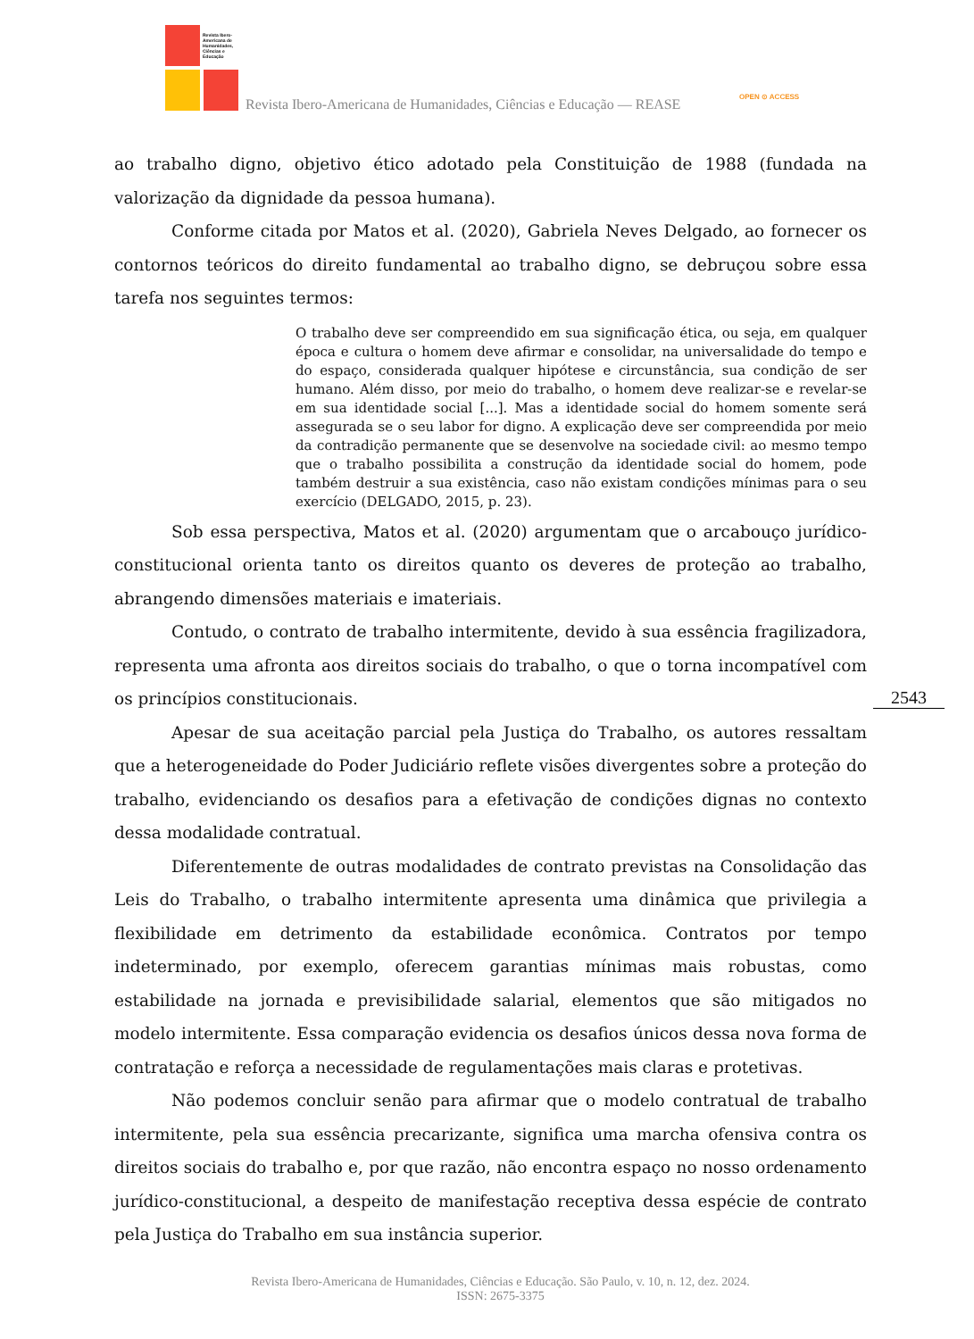Revista Ibero-Americana de Humanidades, Ciências e Educação
Revista Ibero-Americana de Humanidades, Ciências e Educação — REASE
OPEN ⊙ ACCESS
ao trabalho digno, objetivo ético adotado pela Constituição de 1988 (fundada na valorização da dignidade da pessoa humana).
Conforme citada por Matos et al. (2020), Gabriela Neves Delgado, ao fornecer os contornos teóricos do direito fundamental ao trabalho digno, se debruçou sobre essa tarefa nos seguintes termos:
O trabalho deve ser compreendido em sua significação ética, ou seja, em qualquer época e cultura o homem deve afirmar e consolidar, na universalidade do tempo e do espaço, considerada qualquer hipótese e circunstância, sua condição de ser humano. Além disso, por meio do trabalho, o homem deve realizar-se e revelar-se em sua identidade social [...]. Mas a identidade social do homem somente será assegurada se o seu labor for digno. A explicação deve ser compreendida por meio da contradição permanente que se desenvolve na sociedade civil: ao mesmo tempo que o trabalho possibilita a construção da identidade social do homem, pode também destruir a sua existência, caso não existam condições mínimas para o seu exercício (DELGADO, 2015, p. 23).
Sob essa perspectiva, Matos et al. (2020) argumentam que o arcabouço jurídico-constitucional orienta tanto os direitos quanto os deveres de proteção ao trabalho, abrangendo dimensões materiais e imateriais.
Contudo, o contrato de trabalho intermitente, devido à sua essência fragilizadora, representa uma afronta aos direitos sociais do trabalho, o que o torna incompatível com os princípios constitucionais.
Apesar de sua aceitação parcial pela Justiça do Trabalho, os autores ressaltam que a heterogeneidade do Poder Judiciário reflete visões divergentes sobre a proteção do trabalho, evidenciando os desafios para a efetivação de condições dignas no contexto dessa modalidade contratual.
Diferentemente de outras modalidades de contrato previstas na Consolidação das Leis do Trabalho, o trabalho intermitente apresenta uma dinâmica que privilegia a flexibilidade em detrimento da estabilidade econômica. Contratos por tempo indeterminado, por exemplo, oferecem garantias mínimas mais robustas, como estabilidade na jornada e previsibilidade salarial, elementos que são mitigados no modelo intermitente. Essa comparação evidencia os desafios únicos dessa nova forma de contratação e reforça a necessidade de regulamentações mais claras e protetivas.
Não podemos concluir senão para afirmar que o modelo contratual de trabalho intermitente, pela sua essência precarizante, significa uma marcha ofensiva contra os direitos sociais do trabalho e, por que razão, não encontra espaço no nosso ordenamento jurídico-constitucional, a despeito de manifestação receptiva dessa espécie de contrato pela Justiça do Trabalho em sua instância superior.
2543
Revista Ibero-Americana de Humanidades, Ciências e Educação. São Paulo, v. 10, n. 12, dez. 2024.
ISSN: 2675-3375